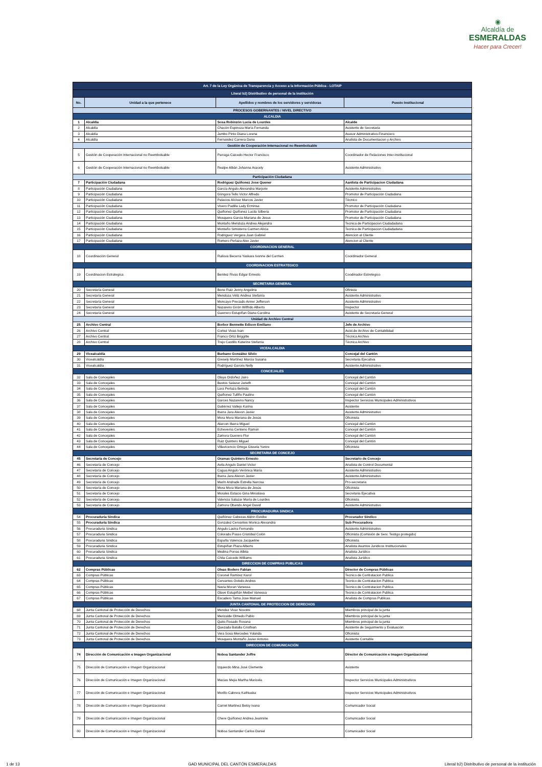◉
Alcaldía de
ESMERALDAS
Hacer para Crecer!
| Art. 7 de la Ley Orgánica de Transparencia y Acceso a la Información Pública - LOTAIP | | | |
| Literal b2) Distributivo de personal de la institución | | | |
| No. | Unidad a la que pertenece | Apellidos y nombres de los servidores y servidoras | Puesto Institucional |
| PROCESOS GOBERNANTES / NIVEL DIRECTIVO | | | |
| ALCALDIA | | | |
| 1 | Alcaldía | Sosa Robinzón Lucia de Lourdes | Alcalde |
| 2 | Alcaldía | Chacón Espinoza María Fernanda | Asistente de Secretaria |
| 3 | Alcaldía | Jumbo Pinto Diana Lorena | Asesor Administrativo-Financiero |
| 4 | Alcaldía | Fernandez Carrera Dana | Analista de Documentacion y Archivo |
| Gestión de Cooperación Internacional no Reembolsable | | | |
| 5 | Gestión de Cooperación Internacional no Reembolsable | Parraga Caicedo Hector Francisco | Coordinador de Relaciones Inter-Institucional |
| 6 | Gestión de Cooperación Internacional no Reembolsable | Realpe Albán Johanna Aracely | Asistente Administrativo |
| Participación Ciudadana | | | |
| 7 | Participación Ciudadana | Rodriguez Quiñonez Jose Quener | Aanlista de Participacion Ciudadana |
| 8 | Participación Ciudadana | García Angulo Alexandra Marjorie | Asistente Administrativo |
| 9 | Participación Ciudadana | Góngora Tello Victor Alfredo | Promotor de Participación Ciudadana |
| 10 | Participación Ciudadana | Palacios Alcívar Marcos Javier | Técnico |
| 11 | Participación Ciudadana | Vivero Padilla Lady Erminsa | Promotor de Participación Ciudadana |
| 12 | Participación Ciudadana | Quiñonez Quiñonez Lucila Silberia | Promotor de Participación Ciudadana |
| 13 | Participación Ciudadana | Mosquera Garcia Mariana de Jesus | Promotor de Participación Ciudadana |
| 14 | Participación Ciudadana | Montaño Mendoza Andrea Alejandra | Tecnica de Participacion Ciudadadana |
| 15 | Participación Ciudadana | Montaño Simisterra Carmen Alicia | Tecnica de Participacion Ciudadadana |
| 16 | Participación Ciudadana | Rodriguez Vergara Juan Gabriel | Atencion al Cliente |
| 17 | Participación Ciudadana | Romero Perlaza Alex Javier | Atencion al Cliente |
| COORDINACION GENERAL | | | |
| 18 | Coordinación General | Ruilova Becerra Yaskara Ivonne del Carmen | Coordinador General |
| COORDINACION ESTRATEGICO | | | |
| 19 | Coordinacion Estrategica | Benitez Rivas Edgar Ernesto | Coodinador Estretegico |
| SECRETARIA GENERAL | | | |
| 20 | Secretaría General | Bone Ruiz Jenny Angelina | Ofinista |
| 21 | Secretaría General | Mendoza Véliz Andrea Stefanía | Asistente Administrativo |
| 22 | Secretaría General | Moncayo Preciado Anner Jefferson | Asistente Administrativo |
| 23 | Secretaría General | Nazareno Girón Wilfrido Alberto | Inspector |
| 24 | Secretaría General | Guerrero Estupiñan Diana Carolina | Asistente de Secretaria General |
| Unidad de Archivo Central | | | |
| 25 | Archivo Central | Borbor Bennette Edison Emiliano | Jefe de Archivo |
| 26 | Archivo Central | Cortez Vivas Ivan | Asist.de Archivo de Contabilidad |
| 27 | Archivo Central | Franco Ortiz Briggitte | Técnica Archivo |
| 28 | Archivo Central | Trejo Castillo Katerine Stefanía | Técnica Archivo |
| VICEALCALDIA | | | |
| 29 | Vicealcaldía | Burbano Gonzàlez Silvio | Concejal del Cantón |
| 30 | Vicealcaldía | Gresely Martínez Marcia Susana | Secretaria Ejecutiva |
| 31 | Vicealcaldía | Rodríguez Garcés Nelly | Asistente Administrativo |
| CONCEJALES | | | |
| 32 | Sala de Concejales | Olaya Ordoñez Jairo | Concejal del Cantón |
| 33 | Sala de Concejales | Bustos Salazar Janeth | Concejal del Cantón |
| 34 | Sala de Concejales | Lara Perlaza Belinda | Concejal del Cantón |
| 35 | Sala de Concejales | Quiñonez Tufiño Paulino | Concejal del Cantón |
| 36 | Sala de Concejales | Garces Nazareno Nancy | Inspector Servicios Municipales Administrativos |
| 37 | Sala de Concejales | Gutiérrez Vallejo Karina | Asistente |
| 38 | Sala de Concejales | Ibarra Jara Alexon Javier | Asistente Administrativo |
| 39 | Sala de Concejales | Mora Mora Mariana de Jesús | Oficinista |
| 40 | Sala de Concejales | Alarcon Ibarra Miguel | Concejal del Cantón |
| 41 | Sala de Concejales | Echeverria Centeno Ramon | Concejal del Cantón |
| 42 | Sala de Concejales | Zamora Guerero Flor | Concejal del Cantón |
| 43 | Sala de Concejales | Ruiz Quintero Miguel | Concejal del Cantón |
| 44 | Sala de Concejales | Villavicencio Ortega Gissela Yanire | Oficinista |
| SECRETARIA DE CONCEJO | | | |
| 45 | Secretaría de Concejo | Oramas Quintero Ernesto | Secretario de Concejo |
| 46 | Secretaría de Concejo | Avila Angulo Daniel Victor | Analista de Control Documental |
| 47 | Secretaría de Concejo | Cagua Angulo Verónica María | Asistente Administrativo |
| 48 | Secretaría de Concejo | Ibarra Jara Alexon Javier | Asistente Administrativo |
| 49 | Secretaría de Concejo | Marín Andrade Estrella Narcisa | Pro-secretaria |
| 50 | Secretaría de Concejo | Mora Mora Mariana de Jesús | Oficinista |
| 51 | Secretaría de Concejo | Morales Estacio Gina Miroslava | Secretaria Ejecutiva |
| 52 | Secretaría de Concejo | Valencia Salazar María de Lourdes | Oficinista |
| 53 | Secretaría de Concejo | Zamora Obando Angel David | Asistente Administrativo |
| PROCURADURIA SINDICA | | | |
| 54 | Procuraduria Sindica | Quiñónez Cabezas Aldrin Estébe | Procurador Síndico |
| 55 | Procuraduria Sindica | Gonzalez Cervantes Monica Alexandra | Sub Procuradora |
| 56 | Procuraduria Sindica | Angulo Lastra Fernando | Asistente Administrativo |
| 57 | Procuraduria Sindica | Colorado Posso Cristóbal Colón | Oficinista (Comisión de Serv. Testigo protegido) |
| 58 | Procuraduria Sindica | España Valencia Jacqueline | Oficinista |
| 59 | Procuraduria Sindica | Estupiñan Plaza Alberto | Analista Asuntos Juridicos Institucionales |
| 60 | Procuraduria Sindica | Medina Porras Albita | Analista Jurídico |
| 61 | Procuraduria Sindica | Chila Caicedo Williams | Analista Jurídico |
| DIRECCION DE COMPRAS PUBLICAS | | | |
| 62 | Compras Públicas | Oleas Bodero Fabian | Director de Compras Públicas |
| 63 | Compras Públicas | Coronel Ramirez Karol | Tecnico de Contratacion Publica |
| 64 | Compras Públicas | Cervantes Oviedo Andres | Tecnico de Contratacion Publica |
| 65 | Compras Públicas | Navia Moran Vanessa | Tecnico de Contratacion Publica |
| 66 | Compras Públicas | Olave Estupiñán Meibel Vanessa | Tecnico de Contratacion Publica |
| 67 | Compras Públicas | Escudero Tama Jose Manuel | Analista de Compras Publicas |
| JUNTA CANTONAL DE PROTECCION DE DERECHOS | | | |
| 68 | Junta Cantonal de Protección de Derechos | Mendez Vivar Novotni | Miembros principal de la junta |
| 69 | Junta Cantonal de Protección de Derechos | Merizalde Olmedo Pablo | Miembros principal de la junta |
| 70 | Junta Cantonal de Protección de Derechos | Quito Rosado Roxana | Miembros principal de la junta |
| 71 | Junta Cantonal de Protección de Derechos | Quezada Batalla Cristhian | Asistente de Seguimiento y Evaluación |
| 72 | Junta Cantonal de Protección de Derechos | Vera Sosa Mercedes Yolanda | Oficinista |
| 73 | Junta Cantonal de Protección de Derechos | Mosquera Montaño Javier Antonio | Asistente Contable |
| DIRECCION DE COMUNICACIÓN | | | |
| 74 | Dirección de Comunicación e Imagen Organizacional | Noboa Santander Joffre | Director de Comunicación e Imagen Organizacional |
| 75 | Dirección de Comunicación e Imagen Organizacional | Izquierdo Mina José Clemente | Asistente |
| 76 | Dirección de Comunicación e Imagen Organizacional | Macias Mejia Martha Maricela | Inspector Servicios Municipales Administrativos |
| 77 | Dirección de Comunicación e Imagen Organizacional | Morillo Cabrera Kathiuska | Inspector Servicios Municipales Administrativos |
| 78 | Dirección de Comunicación e Imagen Organizacional | Carriel Martinez Betsy Ivana | Comunicador Social |
| 79 | Dirección de Comunicación e Imagen Organizacional | Chere Quiñonez Andrea Jeannine | Comunicador Social |
| 80 | Dirección de Comunicación e Imagen Organizacional | Noboa Santander Carlos Daniel | Comunicador Social |
1 de 13 GAD MUNICIPAL DEL CANTÓN ESMERALDAS Literal b2) Distributivo de personal de la institución